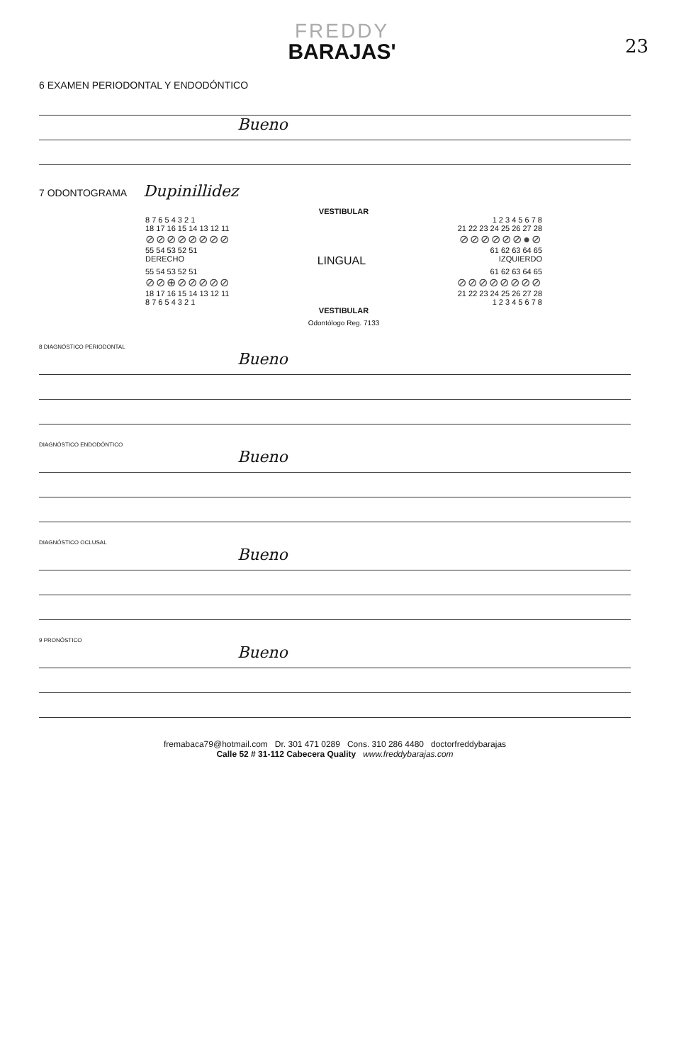23
FREDDY
BARAJAS'
6 EXAMEN PERIODONTAL Y ENDODÓNTICO
Bueno
7 ODONTOGRAMA Dupinillidez
VESTIBULAR
8 7 6 5 4 3 2 1 1 2 3 4 5 6 7 8
18 17 16 15 14 13 12 11 21 22 23 24 25 26 27 28
⊘⊘⊘⊘⊘⊘⊘⊘ ⊘⊘⊘⊘⊘⊘●⊘
55 54 53 52 51 61 62 63 64 65
DERECHO LINGUAL IZQUIERDO
55 54 53 52 51 61 62 63 64 65
⊘⊘⊕⊘⊘⊘⊘⊘ ⊘⊘⊘⊘⊘⊘⊘⊘
18 17 16 15 14 13 12 11 21 22 23 24 25 26 27 28
8 7 6 5 4 3 2 1 1 2 3 4 5 6 7 8
VESTIBULAR
Odontólogo Reg. 7133
8 DIAGNÓSTICO PERIODONTAL
Bueno
DIAGNÓSTICO ENDODÓNTICO
Bueno
DIAGNÓSTICO OCLUSAL
Bueno
9 PRONÓSTICO
Bueno
fremabaca79@hotmail.com Dr. 301 471 0289 Cons. 310 286 4480 doctorfreddybarajas
Calle 52 # 31-112 Cabecera Quality www.freddybarajas.com